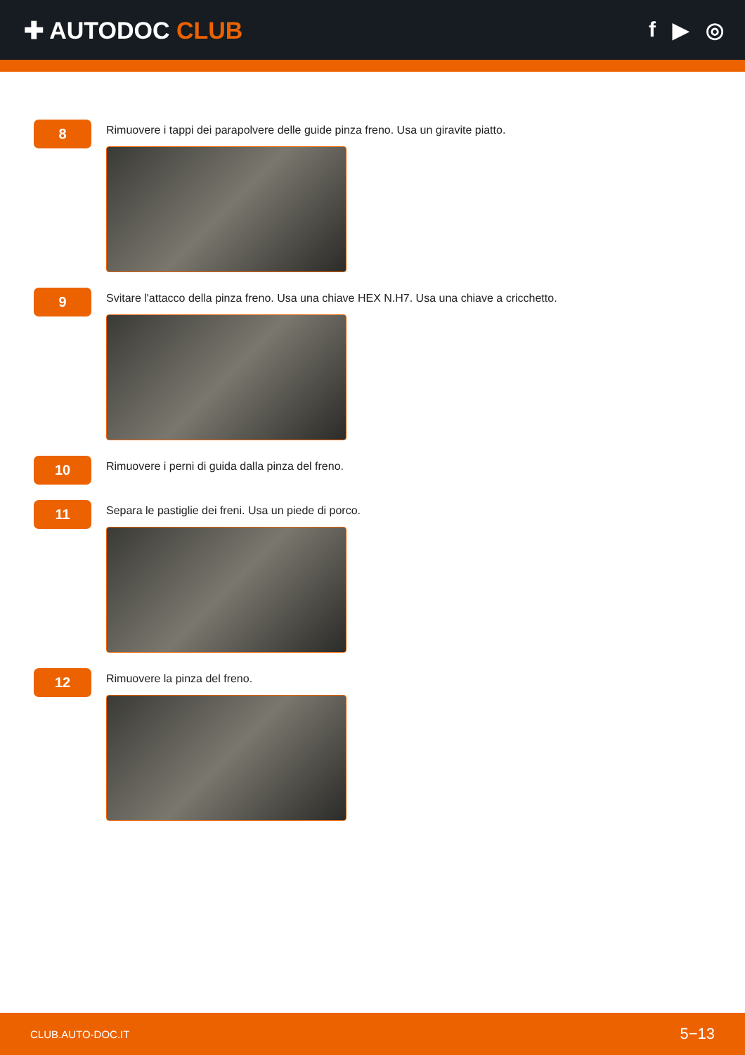✚ AUTODOC CLUB f ▶ ◎
8
Rimuovere i tappi dei parapolvere delle guide pinza freno. Usa un giravite piatto.
9
Svitare l'attacco della pinza freno. Usa una chiave HEX N.H7. Usa una chiave a cricchetto.
10
Rimuovere i perni di guida dalla pinza del freno.
11
Separa le pastiglie dei freni. Usa un piede di porco.
12
Rimuovere la pinza del freno.
CLUB.AUTO-DOC.IT 5−13